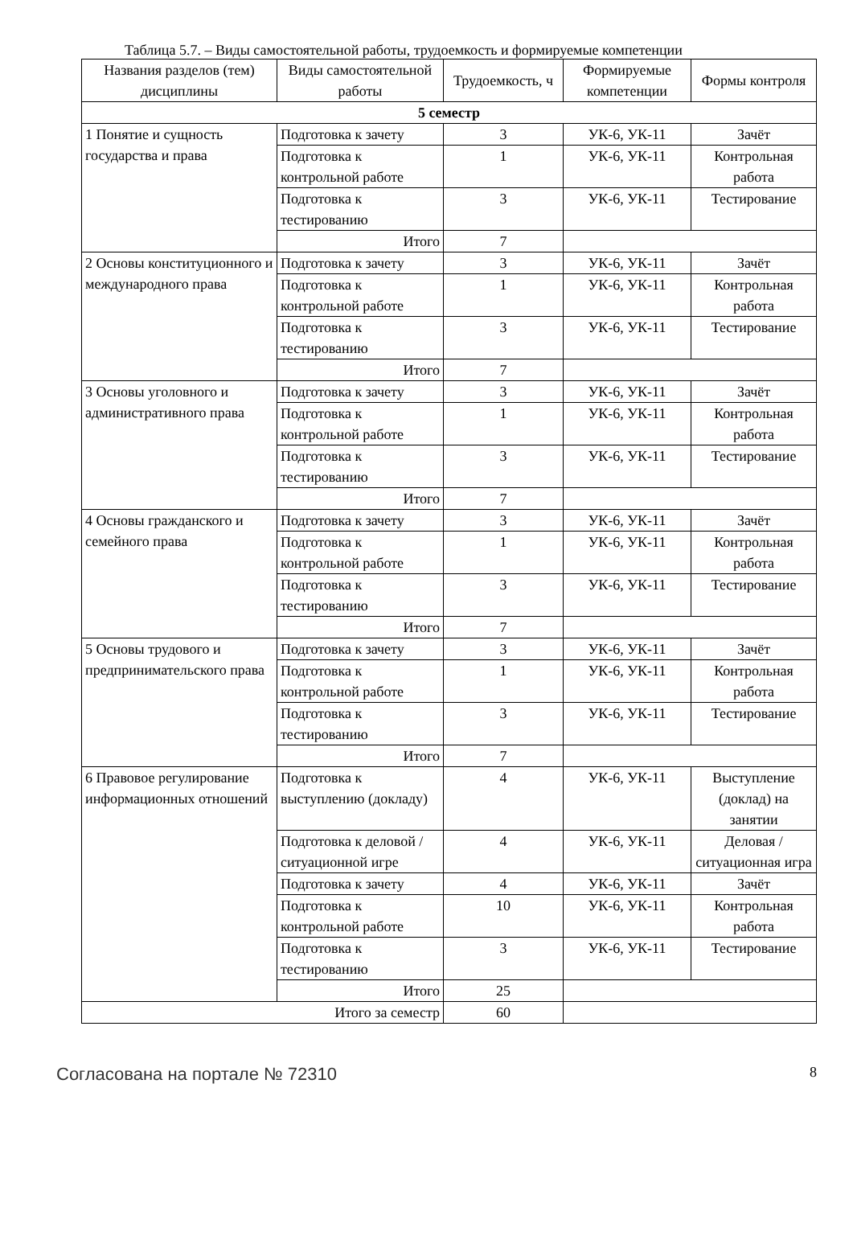Таблица 5.7. – Виды самостоятельной работы, трудоемкость и формируемые компетенции
| Названия разделов (тем) дисциплины | Виды самостоятельной работы | Трудоемкость, ч | Формируемые компетенции | Формы контроля |
| --- | --- | --- | --- | --- |
| 5 семестр | | | | |
| 1 Понятие и сущность государства и права | Подготовка к зачету | 3 | УК-6, УК-11 | Зачёт |
| | Подготовка к контрольной работе | 1 | УК-6, УК-11 | Контрольная работа |
| | Подготовка к тестированию | 3 | УК-6, УК-11 | Тестирование |
| | Итого | 7 | | |
| 2 Основы конституционного и международного права | Подготовка к зачету | 3 | УК-6, УК-11 | Зачёт |
| | Подготовка к контрольной работе | 1 | УК-6, УК-11 | Контрольная работа |
| | Подготовка к тестированию | 3 | УК-6, УК-11 | Тестирование |
| | Итого | 7 | | |
| 3 Основы уголовного и административного права | Подготовка к зачету | 3 | УК-6, УК-11 | Зачёт |
| | Подготовка к контрольной работе | 1 | УК-6, УК-11 | Контрольная работа |
| | Подготовка к тестированию | 3 | УК-6, УК-11 | Тестирование |
| | Итого | 7 | | |
| 4 Основы гражданского и семейного права | Подготовка к зачету | 3 | УК-6, УК-11 | Зачёт |
| | Подготовка к контрольной работе | 1 | УК-6, УК-11 | Контрольная работа |
| | Подготовка к тестированию | 3 | УК-6, УК-11 | Тестирование |
| | Итого | 7 | | |
| 5 Основы трудового и предпринимательского права | Подготовка к зачету | 3 | УК-6, УК-11 | Зачёт |
| | Подготовка к контрольной работе | 1 | УК-6, УК-11 | Контрольная работа |
| | Подготовка к тестированию | 3 | УК-6, УК-11 | Тестирование |
| | Итого | 7 | | |
| 6 Правовое регулирование информационных отношений | Подготовка к выступлению (докладу) | 4 | УК-6, УК-11 | Выступление (доклад) на занятии |
| | Подготовка к деловой / ситуационной игре | 4 | УК-6, УК-11 | Деловая / ситуационная игра |
| | Подготовка к зачету | 4 | УК-6, УК-11 | Зачёт |
| | Подготовка к контрольной работе | 10 | УК-6, УК-11 | Контрольная работа |
| | Подготовка к тестированию | 3 | УК-6, УК-11 | Тестирование |
| | Итого | 25 | | |
| Итого за семестр | | 60 | | |
Согласована на портале № 72310 8